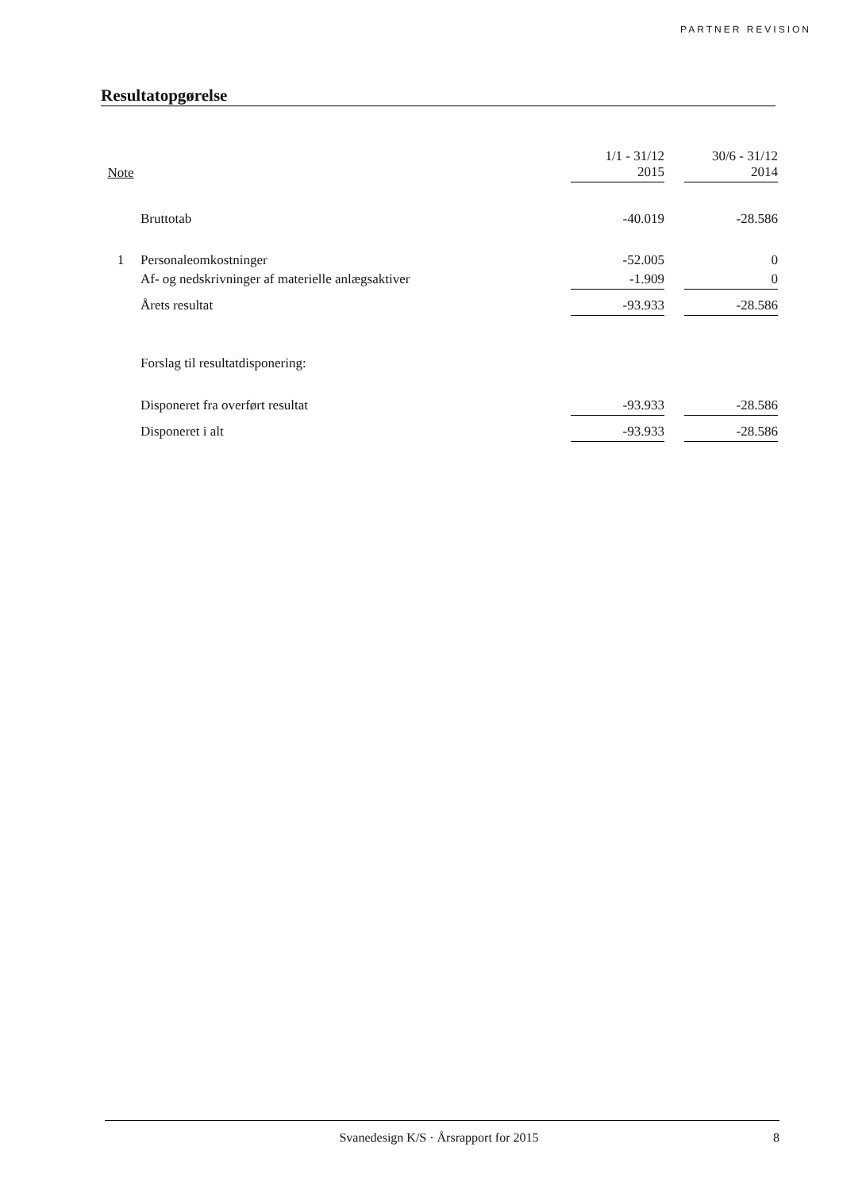PARTNER REVISION
Resultatopgørelse
| Note | | 1/1 - 31/12 2015 | | 30/6 - 31/12 2014 |
| --- | --- | --- | --- | --- |
| | Bruttotab | -40.019 | | -28.586 |
| 1 | Personaleomkostninger | -52.005 | | 0 |
| | Af- og nedskrivninger af materielle anlægsaktiver | -1.909 | | 0 |
| | Årets resultat | -93.933 | | -28.586 |
| | Forslag til resultatdisponering: | | | |
| | Disponeret fra overført resultat | -93.933 | | -28.586 |
| | Disponeret i alt | -93.933 | | -28.586 |
Svanedesign K/S · Årsrapport for 2015 8